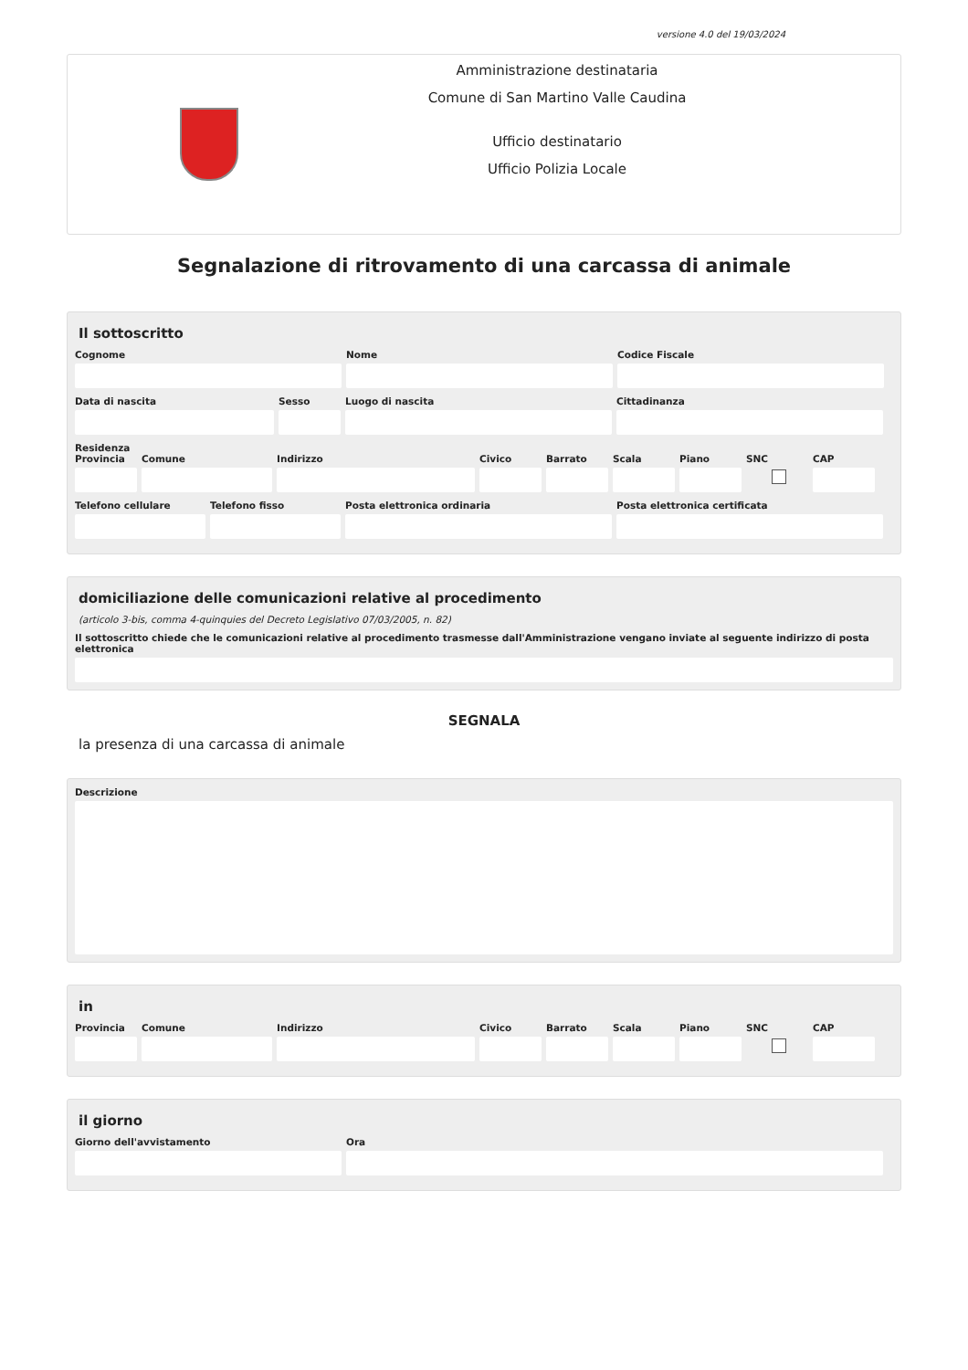versione 4.0 del 19/03/2024
Amministrazione destinataria
Comune di San Martino Valle Caudina
Ufficio destinatario
Ufficio Polizia Locale
Segnalazione di ritrovamento di una carcassa di animale
Il sottoscritto
Cognome Nome Codice Fiscale
Data di nascita Sesso Luogo di nascita Cittadinanza
Residenza
Provincia
Comune Indirizzo Civico Barrato Scala Piano SNC CAP
Telefono cellulare
Telefono fisso Posta elettronica ordinaria Posta elettronica certificata
domiciliazione delle comunicazioni relative al procedimento
(articolo 3-bis, comma 4-quinquies del Decreto Legislativo 07/03/2005, n. 82)
Il sottoscritto chiede che le comunicazioni relative al procedimento trasmesse dall'Amministrazione vengano inviate al seguente indirizzo di posta elettronica
SEGNALA
la presenza di una carcassa di animale
Descrizione
in
Provincia
Comune Indirizzo Civico Barrato Scala Piano SNC CAP
il giorno
Giorno dell'avvistamento Ora